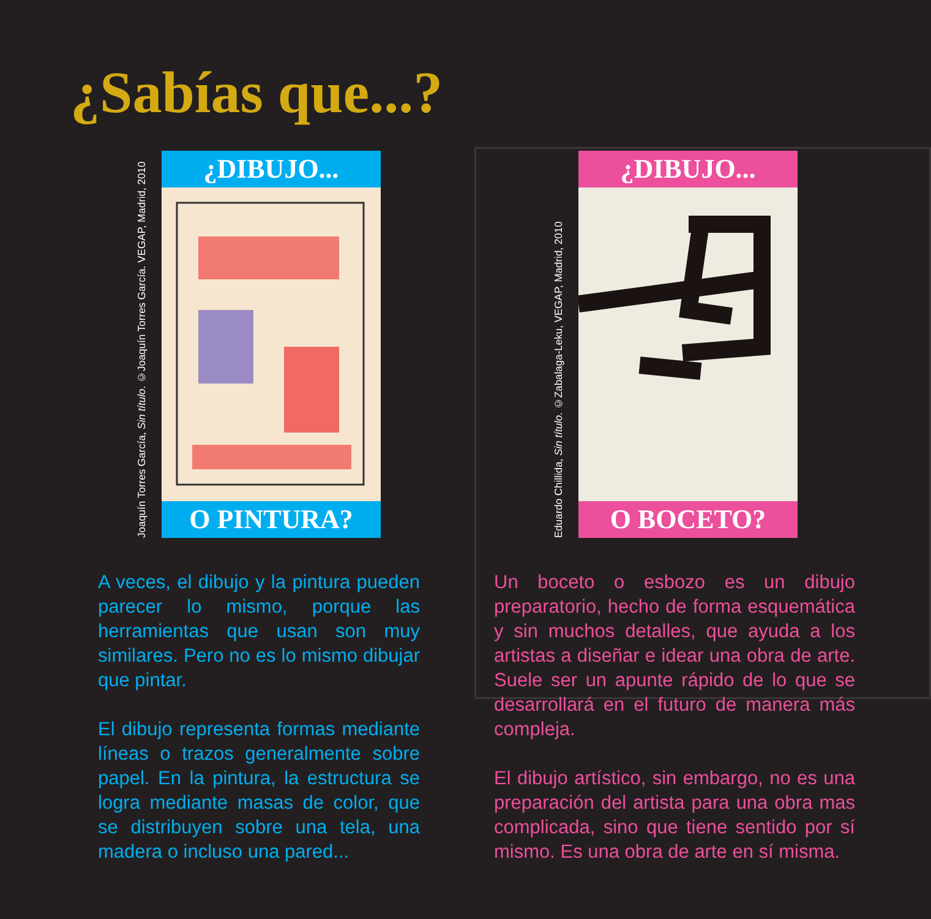¿Sabías que...?
Joaquín Torres García, Sin título. ©Joaquín Torres García. VEGAP, Madrid, 2010
¿DIBUJO...
O PINTURA?
Eduardo Chillida, Sin título. ©Zabalaga-Leku, VEGAP, Madrid, 2010
¿DIBUJO...
O BOCETO?
A veces, el dibujo y la pintura pueden parecer lo mismo, porque las herramientas que usan son muy similares. Pero no es lo mismo dibujar que pintar.
El dibujo representa formas mediante líneas o trazos generalmente sobre papel. En la pintura, la estructura se logra mediante masas de color, que se distribuyen sobre una tela, una madera o incluso una pared...
Un boceto o esbozo es un dibujo preparatorio, hecho de forma esquemática y sin muchos detalles, que ayuda a los artistas a diseñar e idear una obra de arte. Suele ser un apunte rápido de lo que se desarrollará en el futuro de manera más compleja.
El dibujo artístico, sin embargo, no es una preparación del artista para una obra mas complicada, sino que tiene sentido por sí mismo. Es una obra de arte en sí misma.